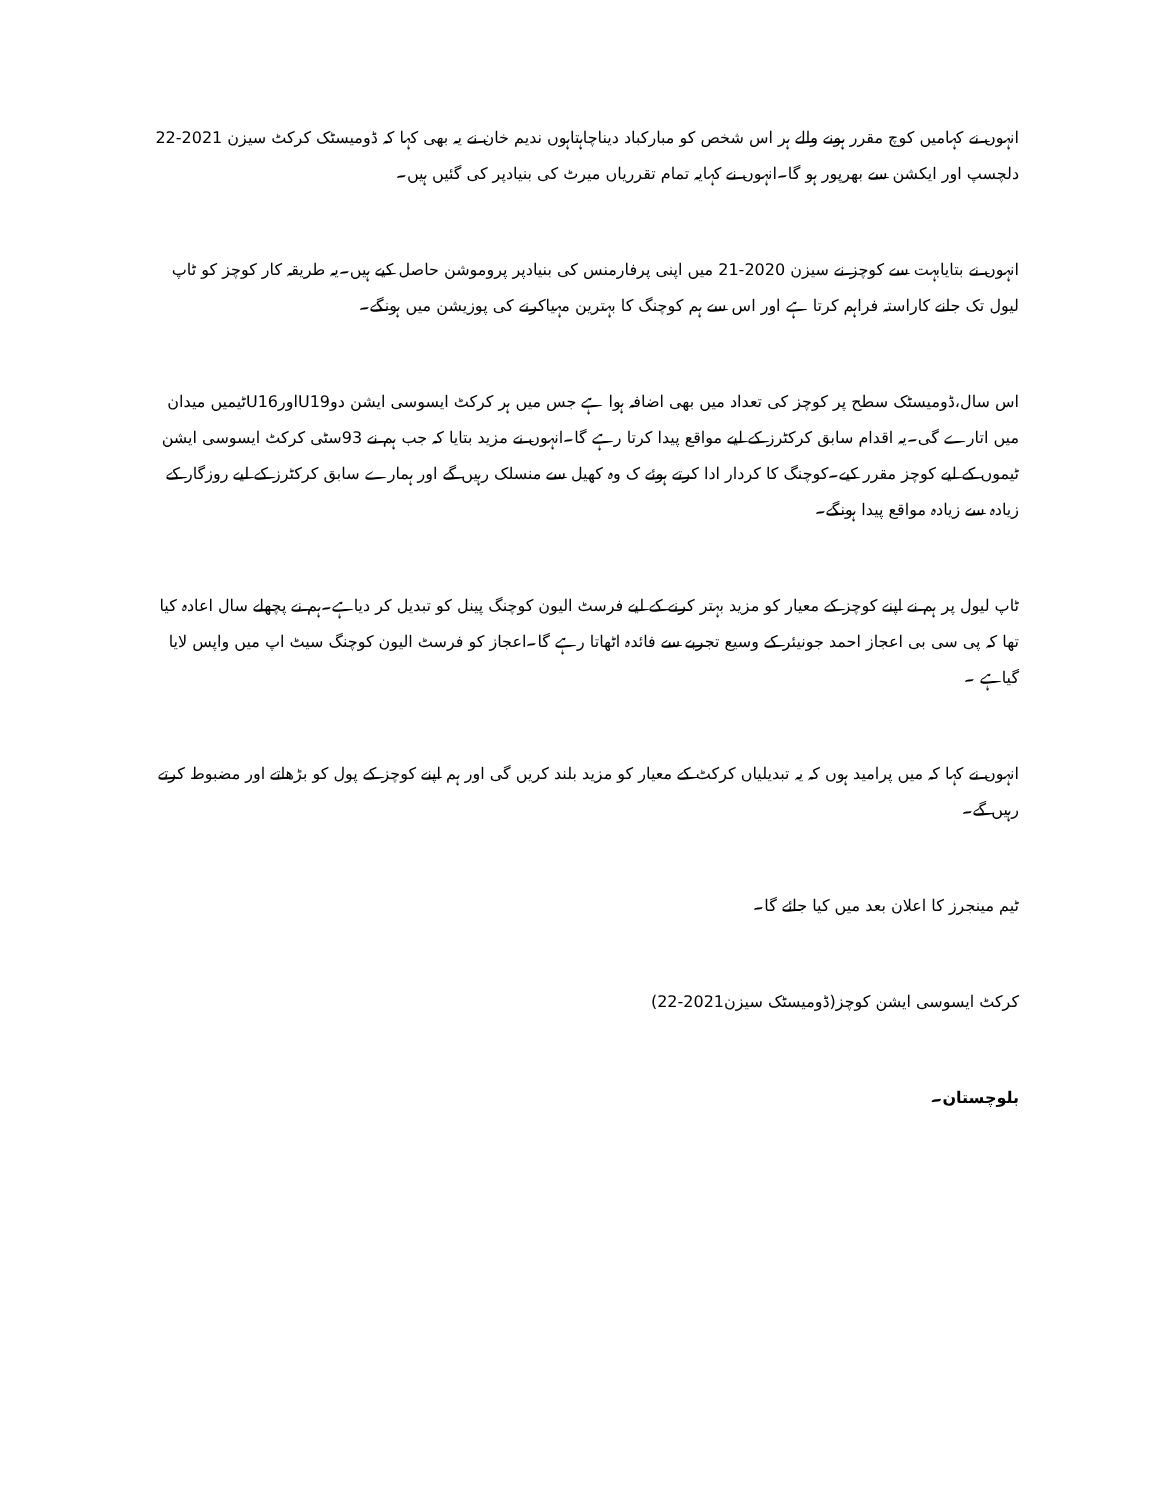انہوں نے کہامیں کوچ مقرر ہونے والے ہر اس شخص کو مبارکباد دیناچاہتاہوں ندیم خان نے یہ بھی کہا کہ ڈومیسٹک کرکٹ سیزن 2021-22 دلچسپ اور ایکشن سے بھرپور ہو گا۔انہوں نے کہایہ تمام تقرریاں میرٹ کی بنیادپر کی گئیں ہیں۔
انہوں نے بتایابہت سے کوچز نے سیزن 2020-21 میں اپنی پرفارمنس کی بنیادپر پروموشن حاصل کیے ہیں۔یہ طریقہ کار کوچز کو ٹاپ لیول تک جانے کاراستہ فراہم کرتا ہے اور اس سے ہم کوچنگ کا بہترین مہیاکرنے کی پوزیشن میں ہونگے۔
اس سال،ڈومیسٹک سطح پر کوچز کی تعداد میں بھی اضافہ ہوا ہے جس میں ہر کرکٹ ایسوسی ایشن دوU19اورU16ٹیمیں میدان میں اتارے گی۔یہ اقدام سابق کرکٹرز کے لیے مواقع پیدا کرتا رہے گا۔انہوں نے مزید بتایا کہ جب ہم نے 93سٹی کرکٹ ایسوسی ایشن ٹیموں کے لیے کوچز مقرر کیے۔کوچنگ کا کردار ادا کرتے ہوئے ک وہ کھیل سے منسلک رہیں گے اور ہمارے سابق کرکٹرز کے لیے روزگار کے زیادہ سے زیادہ مواقع پیدا ہونگے۔
ٹاپ لیول پر ہم نے اپنے کوچز کے معیار کو مزید بہتر کرنے کے لیے فرسٹ الیون کوچنگ پینل کو تبدیل کر دیاہے۔ہم نے پچھلے سال اعادہ کیا تھا کہ پی سی بی اعجاز احمد جونیئر کے وسیع تجربے سے فائدہ اٹھاتا رہے گا۔اعجاز کو فرسٹ الیون کوچنگ سیٹ اپ میں واپس لایا گیاہے ۔
انہوں نے کہا کہ میں پرامید ہوں کہ یہ تبدیلیاں کرکٹ کے معیار کو مزید بلند کریں گی اور ہم اپنے کوچز کے پول کو بڑھاتے اور مضبوط کرتے رہیں گے۔
ٹیم مینجرز کا اعلان بعد میں کیا جائے گا۔
کرکٹ ایسوسی ایشن کوچز(ڈومیسٹک سیزن2021-22)
بلوچستان۔